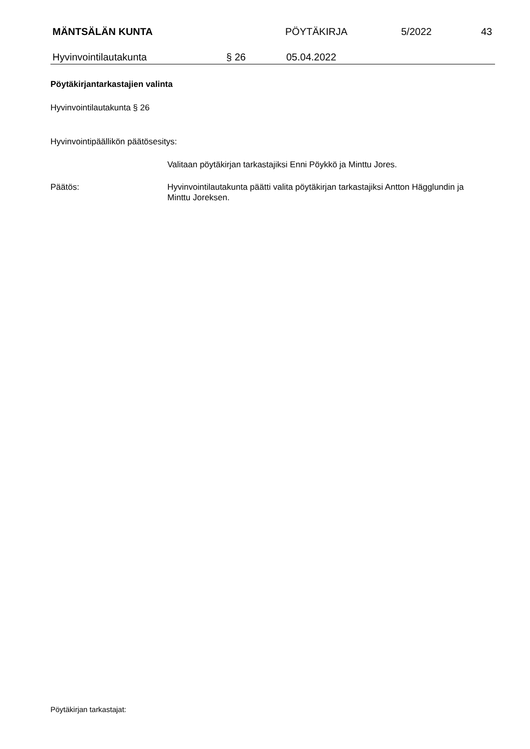MÄNTSÄLÄN KUNTA PÖYTÄKIRJA 5/2022 43
Hyvinvointilautakunta § 26 05.04.2022
Pöytäkirjantarkastajien valinta
Hyvinvointilautakunta § 26
Hyvinvointipäällikön päätösesitys:
Valitaan pöytäkirjan tarkastajiksi Enni Pöykkö ja Minttu Jores.
Päätös: Hyvinvointilautakunta päätti valita pöytäkirjan tarkastajiksi Antton Hägglundin ja Minttu Joreksen.
Pöytäkirjan tarkastajat: